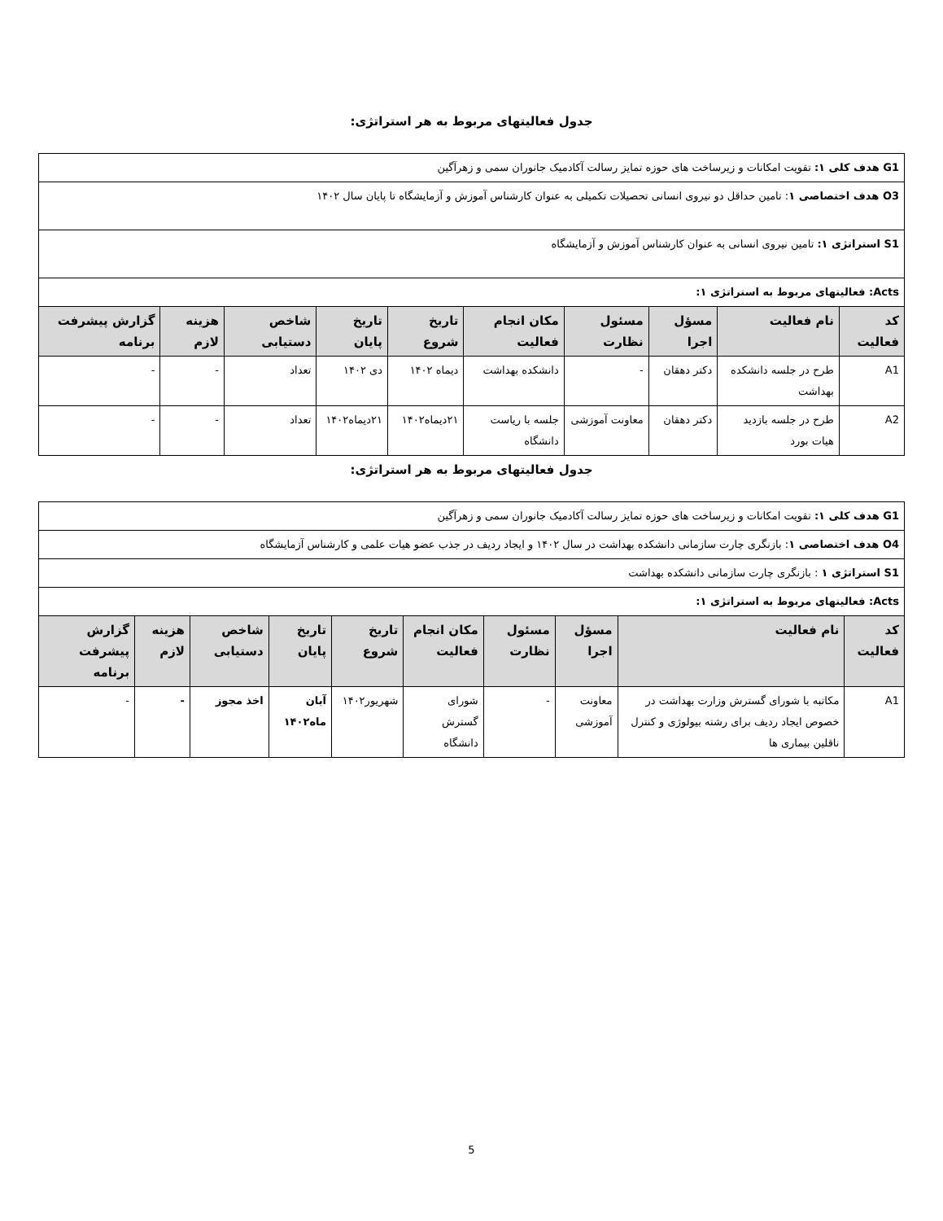جدول فعالیتهای مربوط به هر استراتژی:
| G1 هدف کلی ۱: تقویت امکانات و زیرساخت های حوزه تمایز رسالت آکادمیک جانوران سمی و زهرآگین | | | | | | | | | |
| O3 هدف اختصاصی ۱ : تامین حداقل دو نیروی انسانی تحصیلات تکمیلی به عنوان کارشناس آموزش و آزمایشگاه تا پایان سال ۱۴۰۲ | | | | | | | | | |
| S1 استراتژی ۱: تامین نیروی انسانی به عنوان کارشناس آموزش و آزمایشگاه | | | | | | | | | |
| Acts: فعالیتهای مربوط به استراتژی ۱: | | | | | | | | | |
| کد فعالیت | نام فعالیت | مسؤل اجرا | مسئول نظارت | مکان انجام فعالیت | تاریخ شروع | تاریخ پایان | شاخص دستیابی | هزینه لازم | گزارش پیشرفت برنامه |
| A1 | طرح در جلسه دانشکده بهداشت | دکتر دهقان | - | دانشکده بهداشت | دیماه ۱۴۰۲ | دی ۱۴۰۲ | تعداد | - | - |
| A2 | طرح در جلسه بازدید هیات بورد | دکتر دهقان | معاونت آموزشی | جلسه با ریاست دانشگاه | ۲۱دیماه۱۴۰۲ | ۲۱دیماه۱۴۰۲ | تعداد | - | - |
جدول فعالیتهای مربوط به هر استراتژی:
| G1 هدف کلی ۱: تقویت امکانات و زیرساخت های حوزه تمایز رسالت آکادمیک جانوران سمی و زهرآگین | | | | | | | | | |
| O4 هدف اختصاصی ۱ : بازنگری چارت سازمانی دانشکده بهداشت در سال ۱۴۰۲ و ایجاد ردیف در جذب عضو هیات علمی و کارشناس آزمایشگاه | | | | | | | | | |
| S1 استراتژی ۱ : بازنگری چارت سازمانی دانشکده بهداشت | | | | | | | | | |
| Acts: فعالیتهای مربوط به استراتژی ۱: | | | | | | | | | |
| کد فعالیت | نام فعالیت | مسؤل اجرا | مسئول نظارت | مکان انجام فعالیت | تاریخ شروع | تاریخ پایان | شاخص دستیابی | هزینه لازم | گزارش پیشرفت برنامه |
| A1 | مکاتبه با شورای گسترش وزارت بهداشت در خصوص ایجاد ردیف برای رشته بیولوژی و کنترل ناقلین بیماری ها | معاونت آموزشی | - | شورای گسترش دانشگاه | شهریور۱۴۰۲ | آبان ماه۱۴۰۲ | اخذ مجوز | - | - |
5